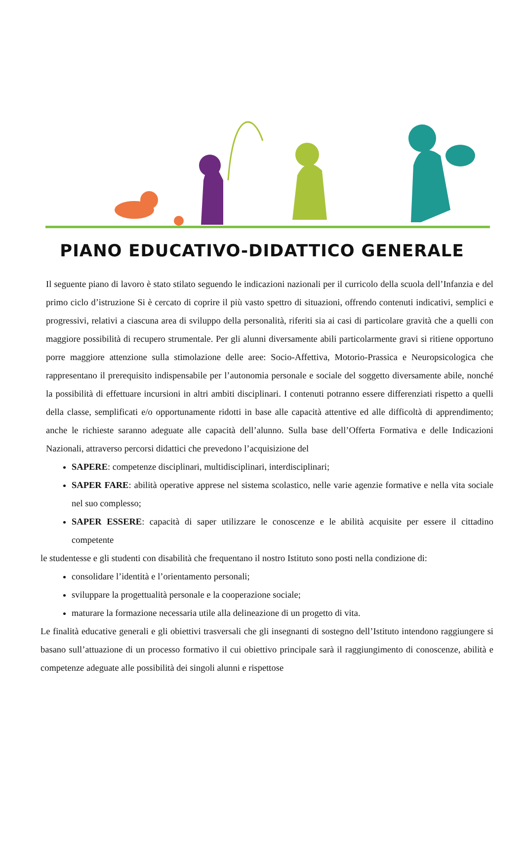PIANO EDUCATIVO-DIDATTICO GENERALE
Il seguente piano di lavoro è stato stilato seguendo le indicazioni nazionali per il curricolo della scuola dell’Infanzia e del primo ciclo d’istruzione Si è cercato di coprire il più vasto spettro di situazioni, offrendo contenuti indicativi, semplici e progressivi, relativi a ciascuna area di sviluppo della personalità, riferiti sia ai casi di particolare gravità che a quelli con maggiore possibilità di recupero strumentale. Per gli alunni diversamente abili particolarmente gravi si ritiene opportuno porre maggiore attenzione sulla stimolazione delle aree: Socio-Affettiva, Motorio-Prassica e Neuropsicologica che rappresentano il prerequisito indispensabile per l’autonomia personale e sociale del soggetto diversamente abile, nonché la possibilità di effettuare incursioni in altri ambiti disciplinari. I contenuti potranno essere differenziati rispetto a quelli della classe, semplificati e/o opportunamente ridotti in base alle capacità attentive ed alle difficoltà di apprendimento; anche le richieste saranno adeguate alle capacità dell’alunno. Sulla base dell’Offerta Formativa e delle Indicazioni Nazionali, attraverso percorsi didattici che prevedono l’acquisizione del
SAPERE: competenze disciplinari, multidisciplinari, interdisciplinari;
SAPER FARE: abilità operative apprese nel sistema scolastico, nelle varie agenzie formative e nella vita sociale nel suo complesso;
SAPER ESSERE: capacità di saper utilizzare le conoscenze e le abilità acquisite per essere il cittadino competente
le studentesse e gli studenti con disabilità che frequentano il nostro Istituto sono posti nella condizione di:
consolidare l’identità e l’orientamento personali;
sviluppare la progettualità personale e la cooperazione sociale;
maturare la formazione necessaria utile alla delineazione di un progetto di vita.
Le finalità educative generali e gli obiettivi trasversali che gli insegnanti di sostegno dell’Istituto intendono raggiungere si basano sull’attuazione di un processo formativo il cui obiettivo principale sarà il raggiungimento di conoscenze, abilità e competenze adeguate alle possibilità dei singoli alunni e rispettose